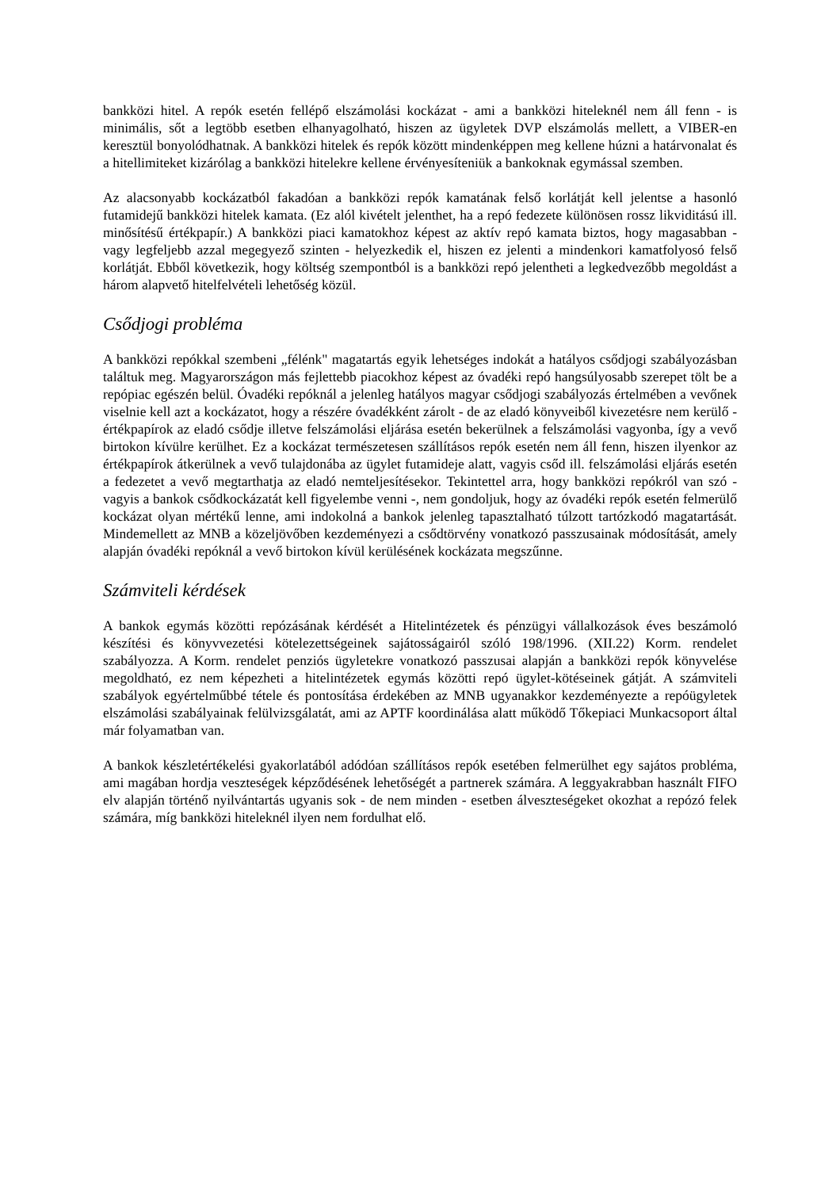bankközi hitel. A repók esetén fellépő elszámolási kockázat - ami a bankközi hiteleknél nem áll fenn - is minimális, sőt a legtöbb esetben elhanyagolható, hiszen az ügyletek DVP elszámolás mellett, a VIBER-en keresztül bonyolódhatnak. A bankközi hitelek és repók között mindenképpen meg kellene húzni a határvonalat és a hitellimiteket kizárólag a bankközi hitelekre kellene érvényesíteniük a bankoknak egymással szemben.
Az alacsonyabb kockázatból fakadóan a bankközi repók kamatának felső korlátját kell jelentse a hasonló futamidejű bankközi hitelek kamata. (Ez alól kivételt jelenthet, ha a repó fedezete különösen rossz likviditású ill. minősítésű értékpapír.) A bankközi piaci kamatokhoz képest az aktív repó kamata biztos, hogy magasabban - vagy legfeljebb azzal megegyező szinten - helyezkedik el, hiszen ez jelenti a mindenkori kamatfolyosó felső korlátját. Ebből következik, hogy költség szempontból is a bankközi repó jelentheti a legkedvezőbb megoldást a három alapvető hitelfelvételi lehetőség közül.
Csődjogi probléma
A bankközi repókkal szembeni „félénk" magatartás egyik lehetséges indokát a hatályos csődjogi szabályozásban találtuk meg. Magyarországon más fejlettebb piacokhoz képest az óvadéki repó hangsúlyosabb szerepet tölt be a repópiac egészén belül. Óvadéki repóknál a jelenleg hatályos magyar csődjogi szabályozás értelmében a vevőnek viselnie kell azt a kockázatot, hogy a részére óvadékként zárolt - de az eladó könyveiből kivezetésre nem kerülő - értékpapírok az eladó csődje illetve felszámolási eljárása esetén bekerülnek a felszámolási vagyonba, így a vevő birtokon kívülre kerülhet. Ez a kockázat természetesen szállításos repók esetén nem áll fenn, hiszen ilyenkor az értékpapírok átkerülnek a vevő tulajdonába az ügylet futamideje alatt, vagyis csőd ill. felszámolási eljárás esetén a fedezetet a vevő megtarthatja az eladó nemteljesítésekor. Tekintettel arra, hogy bankközi repókról van szó - vagyis a bankok csődkockázatát kell figyelembe venni -, nem gondoljuk, hogy az óvadéki repók esetén felmerülő kockázat olyan mértékű lenne, ami indokolná a bankok jelenleg tapasztalható túlzott tartózkodó magatartását. Mindemellett az MNB a közeljövőben kezdeményezi a csődtörvény vonatkozó passzusainak módosítását, amely alapján óvadéki repóknál a vevő birtokon kívül kerülésének kockázata megszűnne.
Számviteli kérdések
A bankok egymás közötti repózásának kérdését a Hitelintézetek és pénzügyi vállalkozások éves beszámoló készítési és könyvvezetési kötelezettségeinek sajátosságairól szóló 198/1996. (XII.22) Korm. rendelet szabályozza. A Korm. rendelet penziós ügyletekre vonatkozó passzusai alapján a bankközi repók könyvelése megoldható, ez nem képezheti a hitelintézetek egymás közötti repó ügylet-kötéseinek gátját. A számviteli szabályok egyértelműbbé tétele és pontosítása érdekében az MNB ugyanakkor kezdeményezte a repóügyletek elszámolási szabályainak felülvizsgálatát, ami az APTF koordinálása alatt működő Tőkepiaci Munkacsoport által már folyamatban van.
A bankok készletértékelési gyakorlatából adódóan szállításos repók esetében felmerülhet egy sajátos probléma, ami magában hordja veszteségek képződésének lehetőségét a partnerek számára. A leggyakrabban használt FIFO elv alapján történő nyilvántartás ugyanis sok - de nem minden - esetben álveszteségeket okozhat a repózó felek számára, míg bankközi hiteleknél ilyen nem fordulhat elő.